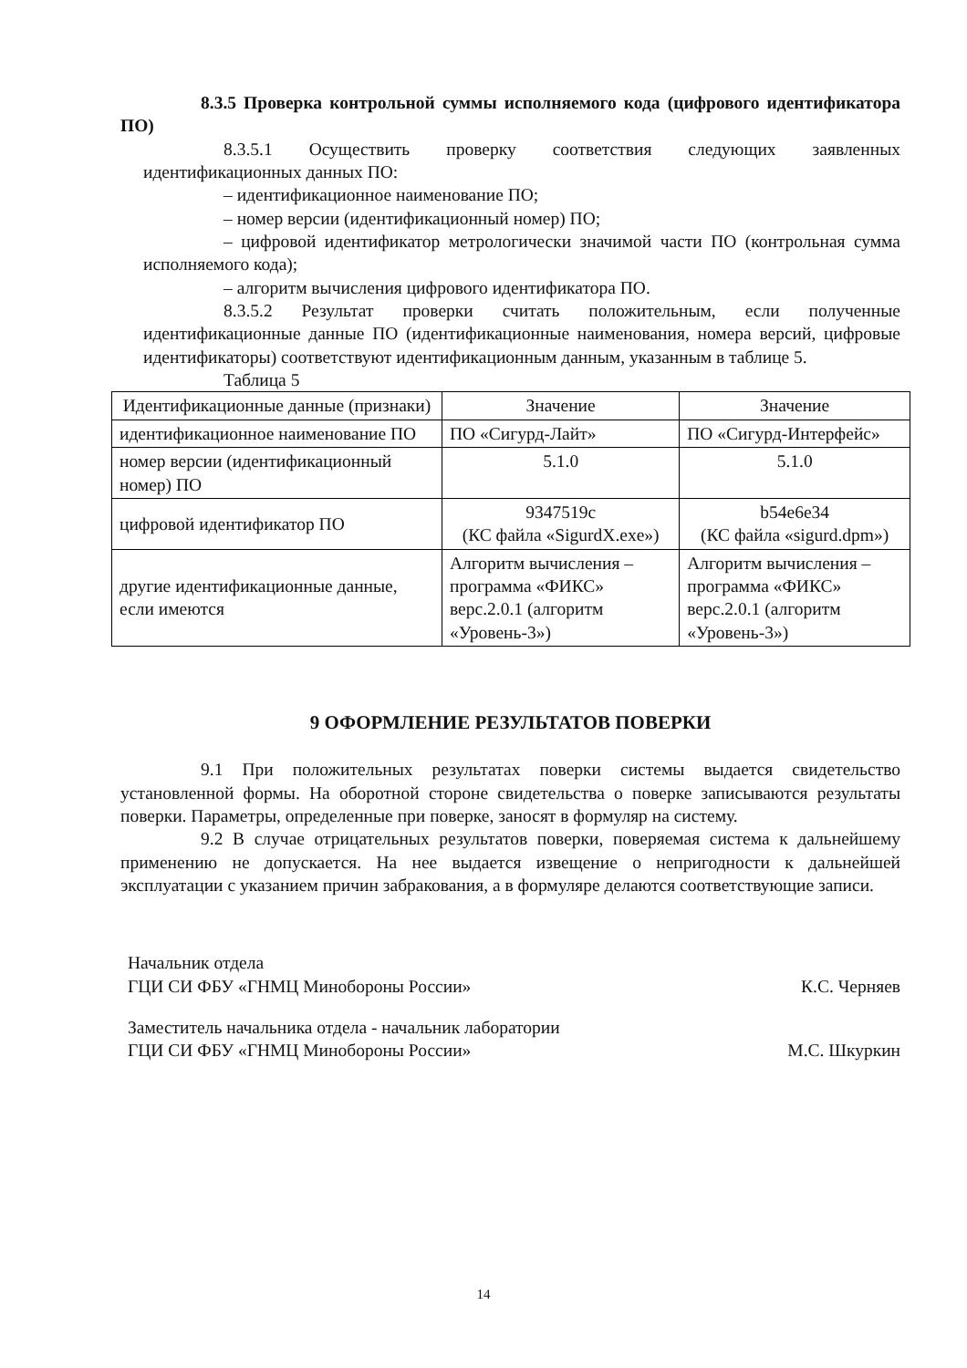8.3.5 Проверка контрольной суммы исполняемого кода (цифрового идентификатора ПО)
8.3.5.1 Осуществить проверку соответствия следующих заявленных идентификационных данных ПО:
– идентификационное наименование ПО;
– номер версии (идентификационный номер) ПО;
– цифровой идентификатор метрологически значимой части ПО (контрольная сумма исполняемого кода);
– алгоритм вычисления цифрового идентификатора ПО.
8.3.5.2 Результат проверки считать положительным, если полученные идентификационные данные ПО (идентификационные наименования, номера версий, цифровые идентификаторы) соответствуют идентификационным данным, указанным в таблице 5.
Таблица 5
| Идентификационные данные (признаки) | Значение | Значение |
| идентификационное наименование ПО | ПО «Сигурд-Лайт» | ПО «Сигурд-Интерфейс» |
| номер версии (идентификационный номер) ПО | 5.1.0 | 5.1.0 |
| цифровой идентификатор ПО | 9347519c (КС файла «SigurdX.exe») | b54e6e34 (КС файла «sigurd.dpm») |
| другие идентификационные данные, если имеются | Алгоритм вычисления – программа «ФИКС» верс.2.0.1 (алгоритм «Уровень-3») | Алгоритм вычисления – программа «ФИКС» верс.2.0.1 (алгоритм «Уровень-3») |
9 ОФОРМЛЕНИЕ РЕЗУЛЬТАТОВ ПОВЕРКИ
9.1 При положительных результатах поверки системы выдается свидетельство установленной формы. На оборотной стороне свидетельства о поверке записываются результаты поверки. Параметры, определенные при поверке, заносят в формуляр на систему.
9.2 В случае отрицательных результатов поверки, поверяемая система к дальнейшему применению не допускается. На нее выдается извещение о непригодности к дальнейшей эксплуатации с указанием причин забракования, а в формуляре делаются соответствующие записи.
Начальник отдела
ГЦИ СИ ФБУ «ГНМЦ Минобороны России»
К.С. Черняев
Заместитель начальника отдела - начальник лаборатории
ГЦИ СИ ФБУ «ГНМЦ Минобороны России»
М.С. Шкуркин
14